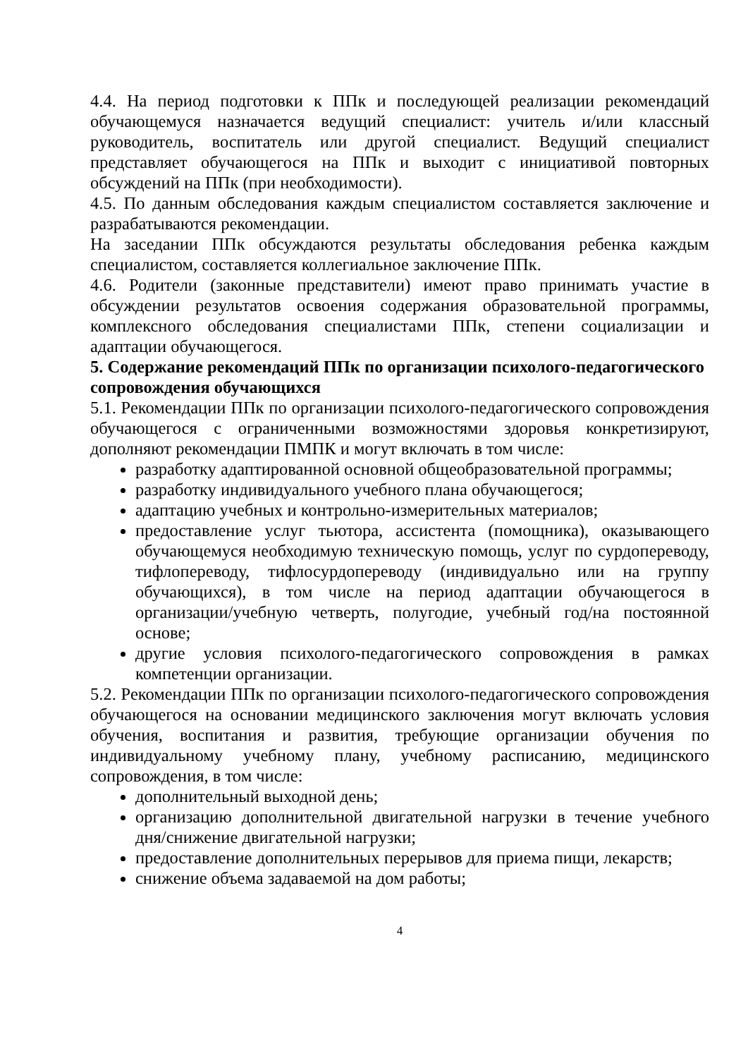4.4. На период подготовки к ППк и последующей реализации рекомендаций обучающемуся назначается ведущий специалист: учитель и/или классный руководитель, воспитатель или другой специалист. Ведущий специалист представляет обучающегося на ППк и выходит с инициативой повторных обсуждений на ППк (при необходимости).
4.5. По данным обследования каждым специалистом составляется заключение и разрабатываются рекомендации.
На заседании ППк обсуждаются результаты обследования ребенка каждым специалистом, составляется коллегиальное заключение ППк.
4.6. Родители (законные представители) имеют право принимать участие в обсуждении результатов освоения содержания образовательной программы, комплексного обследования специалистами ППк, степени социализации и адаптации обучающегося.
5. Содержание рекомендаций ППк по организации психолого-педагогического
сопровождения обучающихся
5.1. Рекомендации ППк по организации психолого-педагогического сопровождения обучающегося с ограниченными возможностями здоровья конкретизируют, дополняют рекомендации ПМПК и могут включать в том числе:
разработку адаптированной основной общеобразовательной программы;
разработку индивидуального учебного плана обучающегося;
адаптацию учебных и контрольно-измерительных материалов;
предоставление услуг тьютора, ассистента (помощника), оказывающего обучающемуся необходимую техническую помощь, услуг по сурдопереводу, тифлопереводу, тифлосурдопереводу (индивидуально или на группу обучающихся), в том числе на период адаптации обучающегося в организации/учебную четверть, полугодие, учебный год/на постоянной основе;
другие условия психолого-педагогического сопровождения в рамках компетенции организации.
5.2. Рекомендации ППк по организации психолого-педагогического сопровождения обучающегося на основании медицинского заключения могут включать условия обучения, воспитания и развития, требующие организации обучения по индивидуальному учебному плану, учебному расписанию, медицинского сопровождения, в том числе:
дополнительный выходной день;
организацию дополнительной двигательной нагрузки в течение учебного дня/снижение двигательной нагрузки;
предоставление дополнительных перерывов для приема пищи, лекарств;
снижение объема задаваемой на дом работы;
4